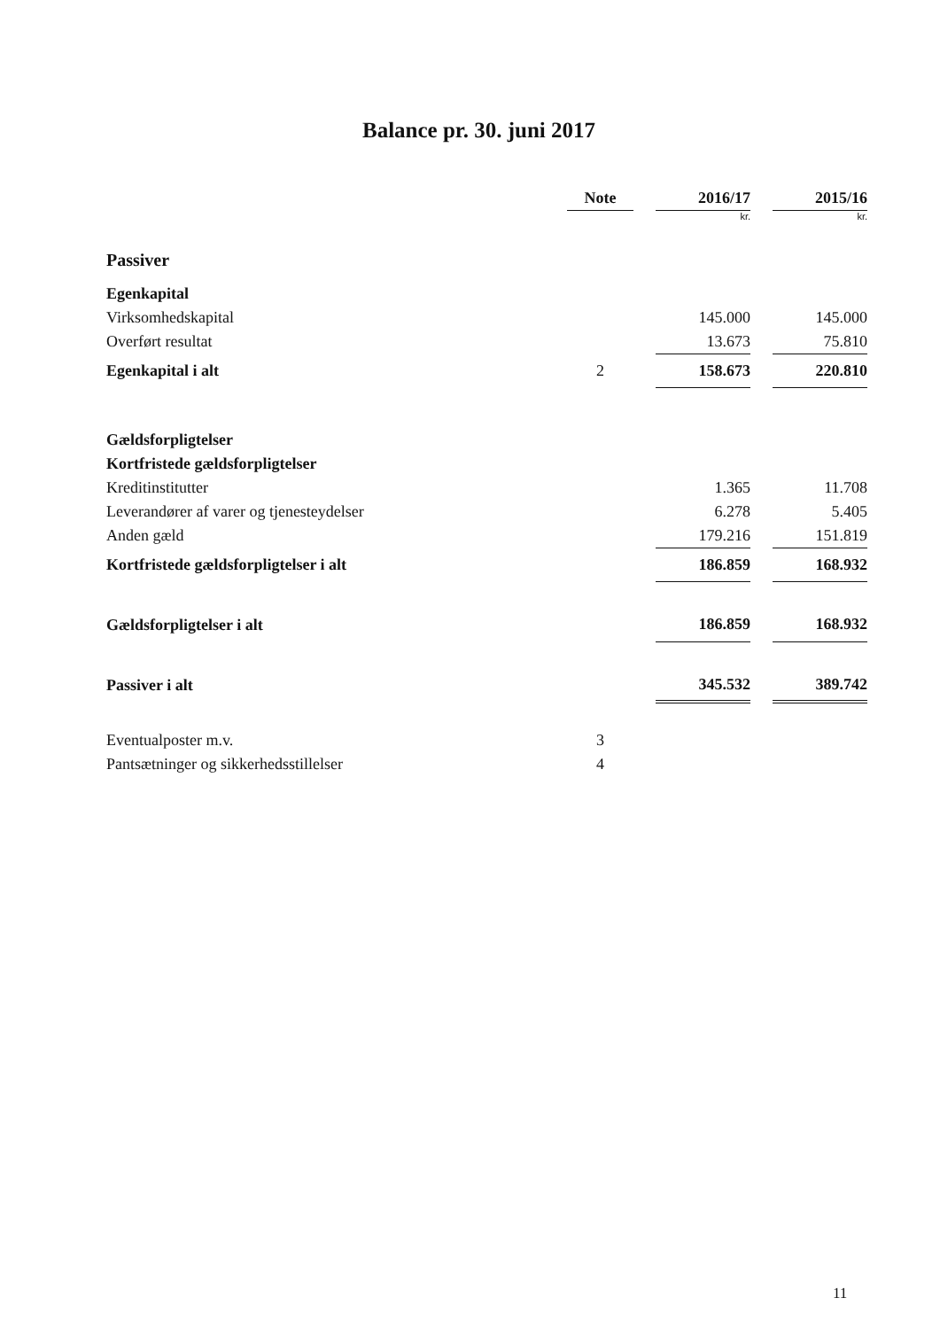Balance pr. 30. juni 2017
| | Note | | 2016/17 | | 2015/16 |
| | | | kr. | | kr. |
| Passiver | | | | | |
| Egenkapital | | | | | |
| Virksomhedskapital | | | 145.000 | | 145.000 |
| Overført resultat | | | 13.673 | | 75.810 |
| Egenkapital i alt | 2 | | 158.673 | | 220.810 |
| Gældsforpligtelser | | | | | |
| Kortfristede gældsforpligtelser | | | | | |
| Kreditinstitutter | | | 1.365 | | 11.708 |
| Leverandører af varer og tjenesteydelser | | | 6.278 | | 5.405 |
| Anden gæld | | | 179.216 | | 151.819 |
| Kortfristede gældsforpligtelser i alt | | | 186.859 | | 168.932 |
| Gældsforpligtelser i alt | | | 186.859 | | 168.932 |
| Passiver i alt | | | 345.532 | | 389.742 |
| Eventualposter m.v. | 3 | | | | |
| Pantsætninger og sikkerhedsstillelser | 4 | | | | |
11